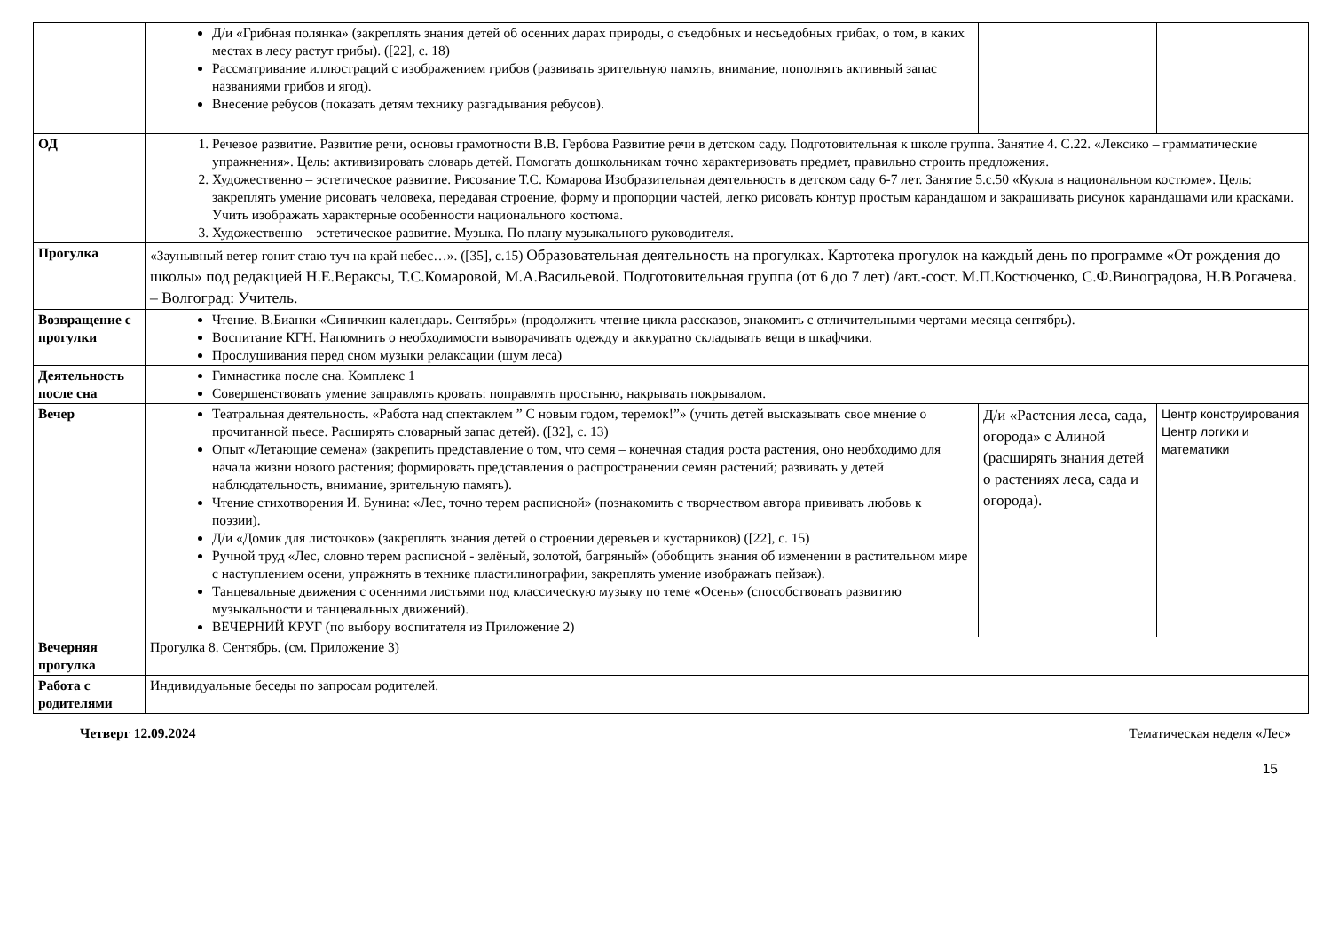| | Д/и «Грибная полянка» (закреплять знания детей об осенних дарах природы, о съедобных и несъедобных грибах, о том, в каких местах в лесу растут грибы). ([22], с. 18) Рассматривание иллюстраций с изображением грибов (развивать зрительную память, внимание, пополнять активный запас названиями грибов и ягод). Внесение ребусов (показать детям технику разгадывания ребусов). | | |
| ОД | 1. Речевое развитие. Развитие речи, основы грамотности В.В. Гербова Развитие речи в детском саду. Подготовительная к школе группа. Занятие 4. С.22. «Лексико – грамматические упражнения». Цель: активизировать словарь детей. Помогать дошкольникам точно характеризовать предмет, правильно строить предложения. 2. Художественно – эстетическое развитие. Рисование Т.С. Комарова Изобразительная деятельность в детском саду 6-7 лет. Занятие 5.с.50 «Кукла в национальном костюме». Цель: закреплять умение рисовать человека, передавая строение, форму и пропорции частей, легко рисовать контур простым карандашом и закрашивать рисунок карандашами или красками. Учить изображать характерные особенности национального костюма. 3. Художественно – эстетическое развитие. Музыка. По плану музыкального руководителя. | | |
| Прогулка | «Заунывный ветер гонит стаю туч на край небес…». ([35], с.15) Образовательная деятельность на прогулках. Картотека прогулок на каждый день по программе «От рождения до школы» под редакцией Н.Е.Вераксы, Т.С.Комаровой, М.А.Васильевой. Подготовительная группа (от 6 до 7 лет) /авт.-сост. М.П.Костюченко, С.Ф.Виноградова, Н.В.Рогачева. – Волгоград: Учитель. | | |
| Возвращение с прогулки | Чтение. В.Бианки «Синичкин календарь. Сентябрь» (продолжить чтение цикла рассказов, знакомить с отличительными чертами месяца сентябрь). Воспитание КГН. Напомнить о необходимости выворачивать одежду и аккуратно складывать вещи в шкафчики. Прослушивания перед сном музыки релаксации (шум леса) | | |
| Деятельность после сна | Гимнастика после сна. Комплекс 1 Совершенствовать умение заправлять кровать: поправлять простыню, накрывать покрывалом. | | |
| Вечер | Театральная деятельность. «Работа над спектаклем ” С новым годом, теремок!”» (учить детей высказывать свое мнение о прочитанной пьесе. Расширять словарный запас детей). ([32], с. 13) Опыт «Летающие семена» (закрепить представление о том, что семя – конечная стадия роста растения, оно необходимо для начала жизни нового растения; формировать представления о распространении семян растений; развивать у детей наблюдательность, внимание, зрительную память). Чтение стихотворения И. Бунина: «Лес, точно терем расписной» (познакомить с творчеством автора прививать любовь к поэзии). Д/и «Домик для листочков» (закреплять знания детей о строении деревьев и кустарников) ([22], с. 15) Ручной труд «Лес, словно терем расписной - зелёный, золотой, багряный» (обобщить знания об изменении в растительном мире с наступлением осени, упражнять в технике пластилинографии, закреплять умение изображать пейзаж). Танцевальные движения с осенними листьями под классическую музыку по теме «Осень» (способствовать развитию музыкальности и танцевальных движений). ВЕЧЕРНИЙ КРУГ (по выбору воспитателя из Приложение 2) | Д/и «Растения леса, сада, огорода» с Алиной (расширять знания детей о растениях леса, сада и огорода). | Центр конструирования Центр логики и математики |
| Вечерняя прогулка | Прогулка 8. Сентябрь. (см. Приложение 3) | | |
| Работа с родителями | Индивидуальные беседы по запросам родителей. | | |
Четверг 12.09.2024 Тематическая неделя «Лес»
15